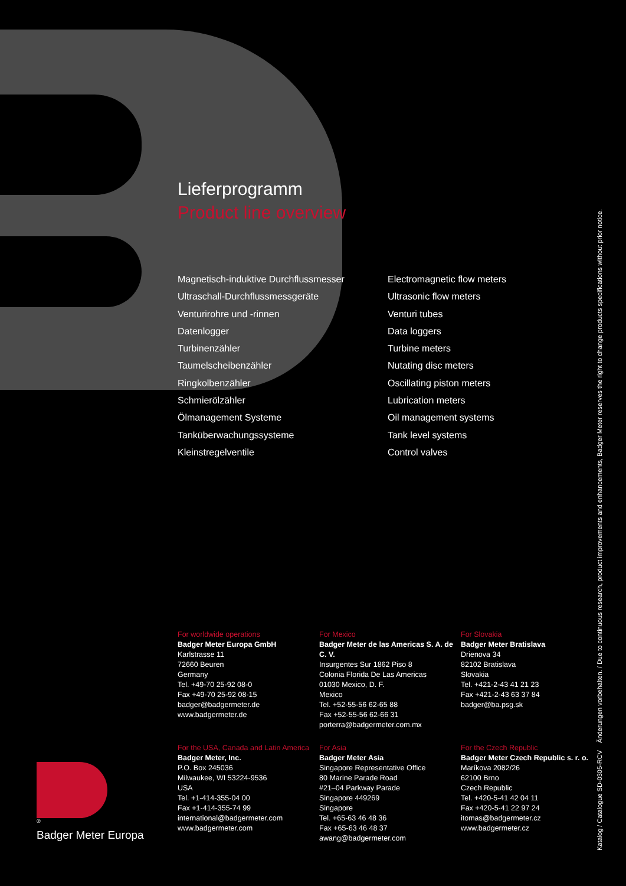Lieferprogramm
Product line overview
Magnetisch-induktive Durchflussmesser
Ultraschall-Durchflussmessgeräte
Venturirohre und -rinnen
Datenlogger
Turbinenzähler
Taumelscheibenzähler
Ringkolbenzähler
Schmierölzähler
Ölmanagement Systeme
Tanküberwachungssysteme
Kleinstregelventile
Electromagnetic flow meters
Ultrasonic flow meters
Venturi tubes
Data loggers
Turbine meters
Nutating disc meters
Oscillating piston meters
Lubrication meters
Oil management systems
Tank level systems
Control valves
For worldwide operations
Badger Meter Europa GmbH
Karlstrasse 11
72660 Beuren
Germany
Tel. +49-70 25-92 08-0
Fax +49-70 25-92 08-15
badger@badgermeter.de
www.badgermeter.de
For Mexico
Badger Meter de las Americas S. A. de C. V.
Insurgentes Sur 1862 Piso 8
Colonia Florida De Las Americas
01030 Mexico, D. F.
Mexico
Tel. +52-55-56 62-65 88
Fax +52-55-56 62-66 31
porterra@badgermeter.com.mx
For Slovakia
Badger Meter Bratislava
Drienova 34
82102 Bratislava
Slovakia
Tel. +421-2-43 41 21 23
Fax +421-2-43 63 37 84
badger@ba.psg.sk
For the USA, Canada and Latin America
Badger Meter, Inc.
P.O. Box 245036
Milwaukee, WI 53224-9536
USA
Tel. +1-414-355-04 00
Fax +1-414-355-74 99
international@badgermeter.com
www.badgermeter.com
For Asia
Badger Meter Asia
Singapore Representative Office
80 Marine Parade Road
#21–04 Parkway Parade
Singapore 449269
Singapore
Tel. +65-63 46 48 36
Fax +65-63 46 48 37
awang@badgermeter.com
For the Czech Republic
Badger Meter Czech Republic s. r. o.
Maríkova 2082/26
62100 Brno
Czech Republic
Tel. +420-5-41 42 04 11
Fax +420-5-41 22 97 24
itomas@badgermeter.cz
www.badgermeter.cz
®
Badger Meter Europa
Katalog / Catalogue SD-0305-RCV Änderungen vorbehalten. / Due to continuous research, product improvements and enhancements, Badger Meter reserves the right to change products specifications without prior notice.